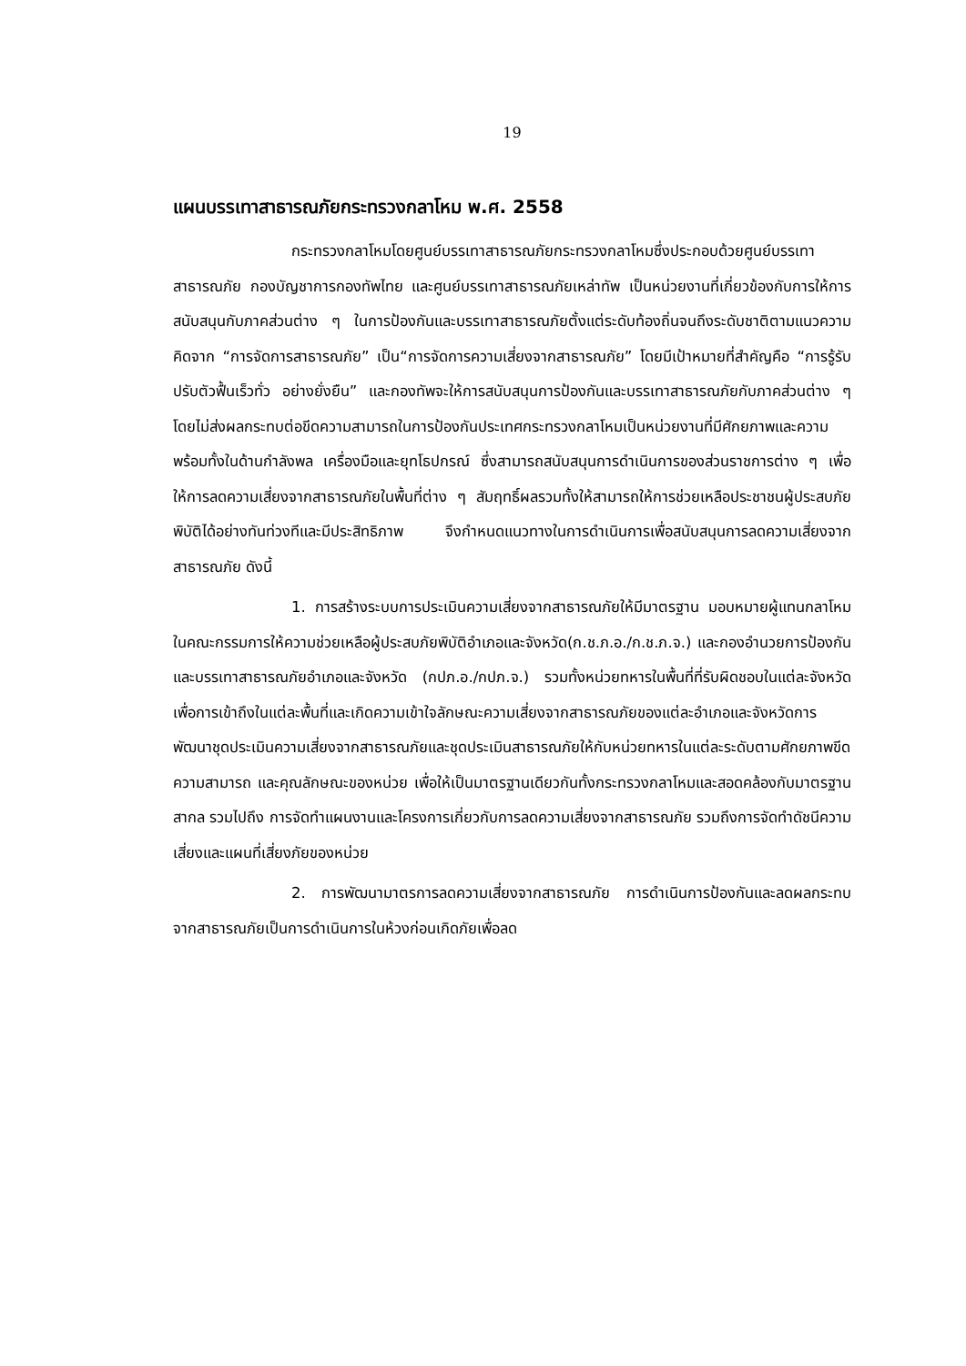19
แผนบรรเทาสาธารณภัยกระทรวงกลาโหม พ.ศ. 2558
กระทรวงกลาโหมโดยศูนย์บรรเทาสาธารณภัยกระทรวงกลาโหมซึ่งประกอบด้วยศูนย์บรรเทาสาธารณภัย กองบัญชาการกองทัพไทย และศูนย์บรรเทาสาธารณภัยเหล่าทัพ เป็นหน่วยงานที่เกี่ยวข้องกับการให้การสนับสนุนกับภาคส่วนต่าง ๆ ในการป้องกันและบรรเทาสาธารณภัยตั้งแต่ระดับท้องถิ่นจนถึงระดับชาติตามแนวความคิดจาก “การจัดการสาธารณภัย” เป็น“การจัดการความเสี่ยงจากสาธารณภัย” โดยมีเป้าหมายที่สำคัญคือ “การรู้รับ ปรับตัวฟื้นเร็วทั่ว อย่างยั่งยืน” และกองทัพจะให้การสนับสนุนการป้องกันและบรรเทาสาธารณภัยกับภาคส่วนต่าง ๆ โดยไม่ส่งผลกระทบต่อขีดความสามารถในการป้องกันประเทศกระทรวงกลาโหมเป็นหน่วยงานที่มีศักยภาพและความพร้อมทั้งในด้านกำลังพล เครื่องมือและยุทโธปกรณ์ ซึ่งสามารถสนับสนุนการดำเนินการของส่วนราชการต่าง ๆ เพื่อให้การลดความเสี่ยงจากสาธารณภัยในพื้นที่ต่าง ๆ สัมฤทธิ์ผลรวมทั้งให้สามารถให้การช่วยเหลือประชาชนผู้ประสบภัยพิบัติได้อย่างทันท่วงทีและมีประสิทธิภาพ จึงกำหนดแนวทางในการดำเนินการเพื่อสนับสนุนการลดความเสี่ยงจากสาธารณภัย ดังนี้
1. การสร้างระบบการประเมินความเสี่ยงจากสาธารณภัยให้มีมาตรฐาน มอบหมายผู้แทนกลาโหมในคณะกรรมการให้ความช่วยเหลือผู้ประสบภัยพิบัติอำเภอและจังหวัด(ก.ช.ภ.อ./ก.ช.ภ.จ.) และกองอำนวยการป้องกันและบรรเทาสาธารณภัยอำเภอและจังหวัด (กปภ.อ./กปภ.จ.) รวมทั้งหน่วยทหารในพื้นที่ที่รับผิดชอบในแต่ละจังหวัด เพื่อการเข้าถึงในแต่ละพื้นที่และเกิดความเข้าใจลักษณะความเสี่ยงจากสาธารณภัยของแต่ละอำเภอและจังหวัดการพัฒนาชุดประเมินความเสี่ยงจากสาธารณภัยและชุดประเมินสาธารณภัยให้กับหน่วยทหารในแต่ละระดับตามศักยภาพขีดความสามารถ และคุณลักษณะของหน่วย เพื่อให้เป็นมาตรฐานเดียวกันทั้งกระทรวงกลาโหมและสอดคล้องกับมาตรฐานสากล รวมไปถึง การจัดทำแผนงานและโครงการเกี่ยวกับการลดความเสี่ยงจากสาธารณภัย รวมถึงการจัดทำดัชนีความเสี่ยงและแผนที่เสี่ยงภัยของหน่วย
2. การพัฒนามาตรการลดความเสี่ยงจากสาธารณภัย การดำเนินการป้องกันและลดผลกระทบจากสาธารณภัยเป็นการดำเนินการในห้วงก่อนเกิดภัยเพื่อลด